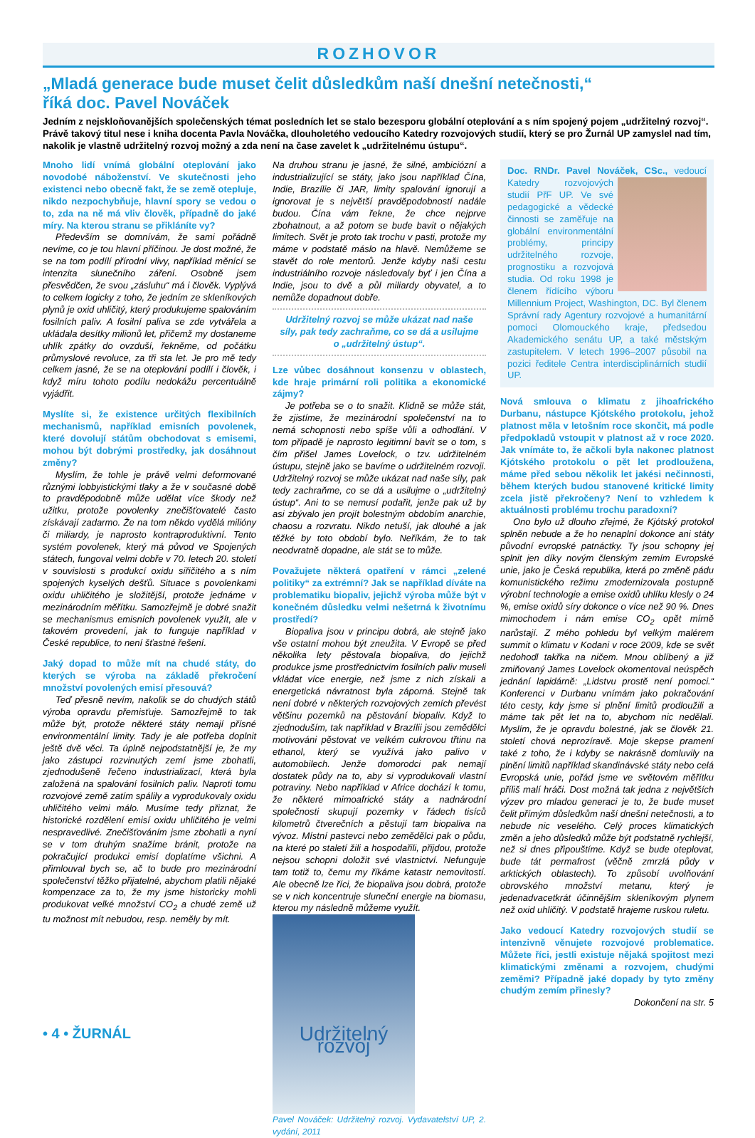ROZHOVOR
„Mladá generace bude muset čelit důsledkům naší dnešní netečnosti,“
říká doc. Pavel Nováček
Jedním z nejskloňovanějších společenských témat posledních let se stalo bezesporu globální oteplování a s ním spojený pojem „udržitelný rozvoj“. Právě takový titul nese i kniha docenta Pavla Nováčka, dlouholetého vedoucího Katedry rozvojových studií, který se pro Žurnál UP zamyslel nad tím, nakolik je vlastně udržitelný rozvoj možný a zda není na čase zavelet k „udržitelnému ústupu“.
Mnoho lidí vnímá globální oteplování jako novodobé náboženství. Ve skutečnosti jeho existenci nebo obecně fakt, že se země otepluje, nikdo nezpochybňuje, hlavní spory se vedou o to, zda na ně má vliv člověk, případně do jaké míry. Na kterou stranu se přikláníte vy?
Především se domnívám, že sami pořádně nevíme, co je tou hlavní příčinou. Je dost možné, že se na tom podílí přírodní vlivy, například měnící se intenzita slunečního záření. Osobně jsem přesvědčen, že svou „zásluhu“ má i člověk. Vyplývá to celkem logicky z toho, že jedním ze skleníkových plynů je oxid uhličitý, který produkujeme spalováním fosilních paliv. A fosilní paliva se zde vytvářela a ukládala desítky milionů let, přičemž my dostaneme uhlík zpátky do ovzduší, řekněme, od počátku průmyslové revoluce, za tři sta let. Je pro mě tedy celkem jasné, že se na oteplování podílí i člověk, i když míru tohoto podílu nedokážu percentuálně vyjádřit.
Myslíte si, že existence určitých flexibilních mechanismů, například emisních povolenek, které dovolují státům obchodovat s emisemi, mohou být dobrými prostředky, jak dosáhnout změny?
Myslím, že tohle je právě velmi deformované různými lobbyistickými tlaky a že v současné době to pravděpodobně může udělat více škody než užitku, protože povolenky znečišťovatelé často získávají zadarmo. Že na tom někdo vydělá milióny či miliardy, je naprosto kontraproduktivní. Tento systém povolenek, který má původ ve Spojených státech, fungoval velmi dobře v 70. letech 20. století v souvislosti s produkcí oxidu siřičitého a s ním spojených kyselých dešťů. Situace s povolenkami oxidu uhličitého je složitější, protože jednáme v mezinárodním měřítku. Samozřejmě je dobré snažit se mechanismus emisních povolenek využít, ale v takovém provedení, jak to funguje například v České republice, to není šťastné řešení.
Jaký dopad to může mít na chudé státy, do kterých se výroba na základě překročení množství povolených emisí přesouvá?
Teď přesně nevím, nakolik se do chudých států výroba opravdu přemisťuje. Samozřejmě to tak může být, protože některé státy nemají přísné environmentální limity. Tady je ale potřeba doplnit ještě dvě věci. Ta úplně nejpodstatnější je, že my jako zástupci rozvinutých zemí jsme zbohatli, zjednodušeně řečeno industrializací, která byla založená na spalování fosilních paliv. Naproti tomu rozvojové země zatím spálily a vyprodukovaly oxidu uhličitého velmi málo. Musíme tedy přiznat, že historické rozdělení emisí oxidu uhličitého je velmi nespravedlivé. Znečišťováním jsme zbohatli a nyní se v tom druhým snažíme bránit, protože na pokračující produkci emisí doplatíme všichni. A přimlouval bych se, ač to bude pro mezinárodní společenství těžko přijatelné, abychom platili nějaké kompenzace za to, že my jsme historicky mohli produkovat velké množství CO<sub>2</sub> a chudé země už tu možnost mít nebudou, resp. neměly by mít.
Na druhou stranu je jasné, že silné, ambiciózní a industrializující se státy, jako jsou například Čína, Indie, Brazílie či JAR, limity spalování ignorují a ignorovat je s největší pravděpodobností nadále budou. Čína vám řekne, že chce nejprve zbohatnout, a až potom se bude bavit o nějakých limitech. Svět je proto tak trochu v pasti, protože my máme v podstatě máslo na hlavě. Nemůžeme se stavět do role mentorů. Jenže kdyby naši cestu industriálního rozvoje následovaly byť i jen Čína a Indie, jsou to dvě a půl miliardy obyvatel, a to nemůže dopadnout dobře.
Udržitelný rozvoj se může ukázat nad naše síly, pak tedy zachraňme, co se dá a usilujme o „udržitelný ústup“.
Lze vůbec dosáhnout konsenzu v oblastech, kde hraje primární roli politika a ekonomické zájmy?
Je potřeba se o to snažit. Klidně se může stát, že zjistíme, že mezinárodní společenství na to nemá schopnosti nebo spíše vůli a odhodlání. V tom případě je naprosto legitimní bavit se o tom, s čím přišel James Lovelock, o tzv. udržitelném ústupu, stejně jako se bavíme o udržitelném rozvoji. Udržitelný rozvoj se může ukázat nad naše síly, pak tedy zachraňme, co se dá a usilujme o „udržitelný ústup“. Ani to se nemusí podařit, jenže pak už by asi zbývalo jen projít bolestným obdobím anarchie, chaosu a rozvratu. Nikdo netuší, jak dlouhé a jak těžké by toto období bylo. Neříkám, že to tak neodvratně dopadne, ale stát se to může.
Považujete některá opatření v rámci „zelené politiky“ za extrémní? Jak se například díváte na problematiku biopaliv, jejichž výroba může být v konečném důsledku velmi nešetrná k životnímu prostředí?
Biopaliva jsou v principu dobrá, ale stejně jako vše ostatní mohou být zneužita. V Evropě se před několika lety pěstovala biopaliva, do jejichž produkce jsme prostřednictvím fosilních paliv museli vkládat více energie, než jsme z nich získali a energetická návratnost byla záporná. Stejně tak není dobré v některých rozvojových zemích převést většinu pozemků na pěstování biopaliv. Když to zjednoduším, tak například v Brazílii jsou zemědělci motivováni pěstovat ve velkém cukrovou třtinu na ethanol, který se využívá jako palivo v automobilech. Jenže domorodci pak nemají dostatek půdy na to, aby si vyprodukovali vlastní potraviny. Nebo například v Africe dochází k tomu, že některé mimoafrické státy a nadnárodní společnosti skupují pozemky v řádech tisíců kilometrů čtverečních a pěstují tam biopaliva na vývoz. Místní pastevci nebo zemědělci pak o půdu, na které po staletí žili a hospodařili, přijdou, protože nejsou schopni doložit své vlastnictví. Nefunguje tam totiž to, čemu my říkáme katastr nemovitostí. Ale obecně lze říci, že biopaliva jsou dobrá, protože se v nich koncentruje sluneční energie na biomasu, kterou my následně můžeme využít.
Udržitelný rozvoj
Pavel Nováček: Udržitelný rozvoj. Vydavatelství UP, 2. vydání, 2011
Doc. RNDr. Pavel Nováček, CSc.,
vedoucí Katedry rozvojových studií PřF UP. Ve své pedagogické a vědecké činnosti se zaměřuje na globální environmentální problémy, principy udržitelného rozvoje, prognostiku a rozvojová studia. Od roku 1998 je členem řídícího výboru Millennium Project, Washington, DC. Byl členem Správní rady Agentury rozvojové a humanitární pomoci Olomouckého kraje, předsedou Akademického senátu UP, a také městským zastupitelem. V letech 1996–2007 působil na pozici ředitele Centra interdisciplinárních studií UP.
Nová smlouva o klimatu z jihoafrického Durbanu, nástupce Kjótského protokolu, jehož platnost měla v letošním roce skončit, má podle předpokladů vstoupit v platnost až v roce 2020. Jak vnímáte to, že ačkoli byla nakonec platnost Kjótského protokolu o pět let prodloužena, máme před sebou několik let jakési nečinnosti, během kterých budou stanovené kritické limity zcela jistě překročeny? Není to vzhledem k aktuálnosti problému trochu paradoxní?
Ono bylo už dlouho zřejmé, že Kjótský protokol splněn nebude a že ho nenaplní dokonce ani státy původní evropské patnáctky. Ty jsou schopny jej splnit jen díky novým členským zemím Evropské unie, jako je Česká republika, která po změně pádu komunistického režimu zmodernizovala postupně výrobní technologie a emise oxidů uhlíku klesly o 24 %, emise oxidů síry dokonce o více než 90 %. Dnes mimochodem i nám emise CO<sub>2</sub> opět mírně narůstají. Z mého pohledu byl velkým malérem summit o klimatu v Kodani v roce 2009, kde se svět nedohodl takřka na ničem. Mnou oblíbený a již zmiňovaný James Lovelock okomentoval neúspěch jednání lapidárně: „Lidstvu prostě není pomoci.“ Konferenci v Durbanu vnímám jako pokračování této cesty, kdy jsme si plnění limitů prodloužili a máme tak pět let na to, abychom nic nedělali. Myslím, že je opravdu bolestné, jak se člověk 21. století chová neprozíravě. Moje skepse pramení také z toho, že i kdyby se nakrásně domluvily na plnění limitů například skandinávské státy nebo celá Evropská unie, pořád jsme ve světovém měřítku příliš malí hráči. Dost možná tak jedna z největších výzev pro mladou generaci je to, že bude muset čelit přímým důsledkům naší dnešní netečnosti, a to nebude nic veselého. Celý proces klimatických změn a jeho důsledků může být podstatně rychlejší, než si dnes připouštíme. Když se bude oteplovat, bude tát permafrost (věčně zmrzlá půdy v arktických oblastech). To způsobí uvolňování obrovského množství metanu, který je jedenadvacetkrát účinnějším skleníkovým plynem než oxid uhličitý. V podstatě hrajeme ruskou ruletu.
Jako vedoucí Katedry rozvojových studií se intenzivně věnujete rozvojové problematice. Můžete říci, jestli existuje nějaká spojitost mezi klimatickými změnami a rozvojem, chudými zeměmi? Případně jaké dopady by tyto změny chudým zemím přinesly?
Dokončení na str. 5
• 4 • ŽURNÁL